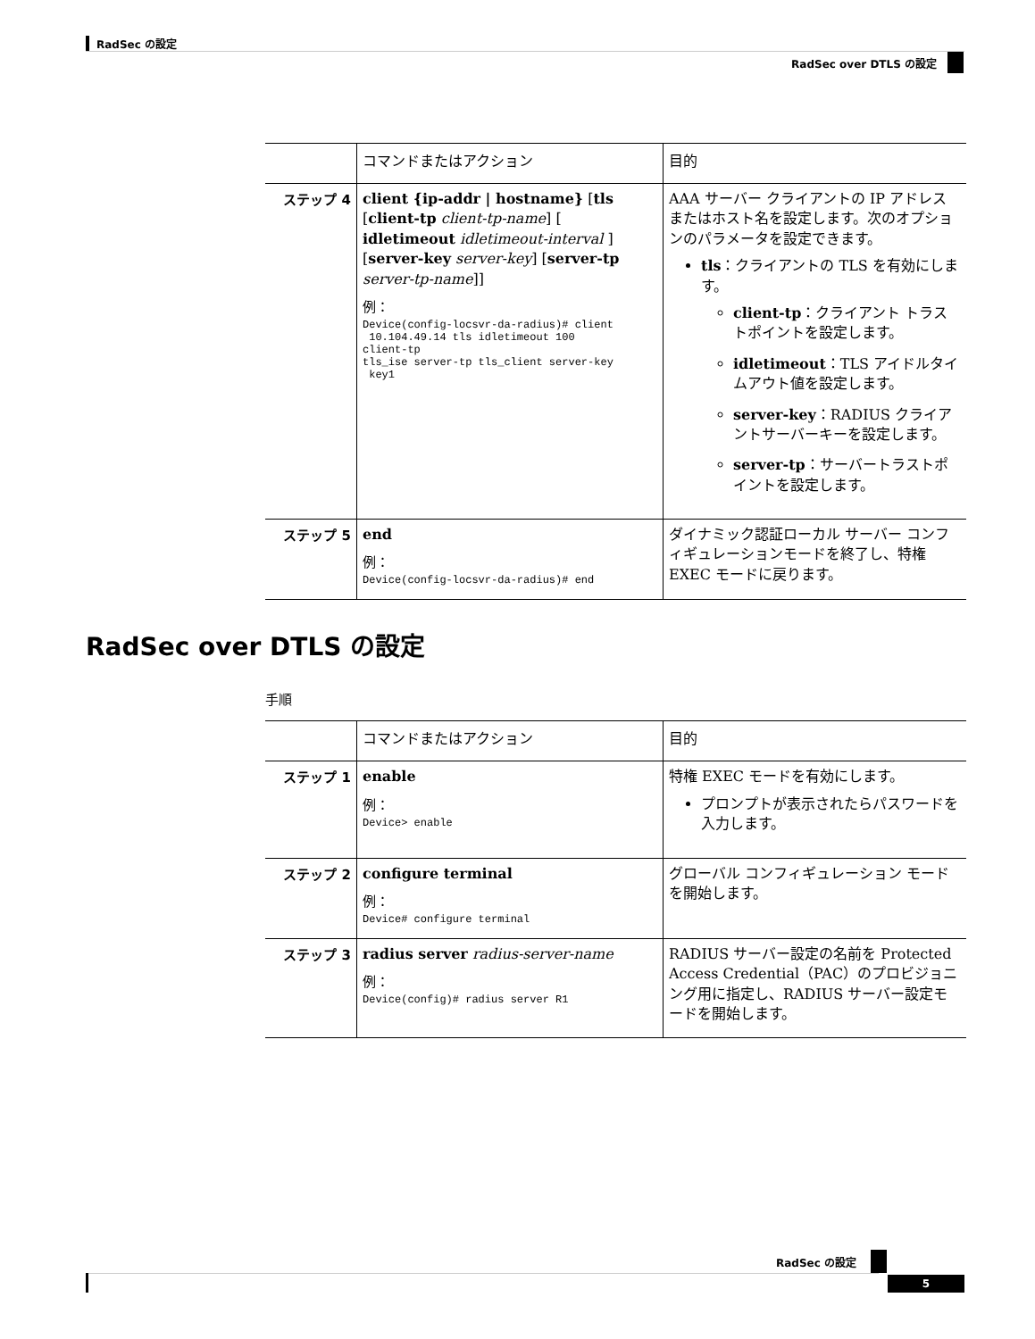RadSec の設定
RadSec over DTLS の設定
| | コマンドまたはアクション | 目的 |
| --- | --- | --- |
| ステップ 4 | client {ip-addr / hostname} [ tls [ client-tp client-tp-name ] [ idletimeout idletimeout-interval ] [ server-key server-key ] [ server-tp server-tp-name ]] 例： Device(config-locsvr-da-radius)# client 10.104.49.14 tls idletimeout 100 client-tp tls_ise server-tp tls_client server-key key1 | AAA サーバー クライアントの IP アドレスまたはホスト名を設定します。次のオプションのパラメータを設定できます。 tls ：クライアントの TLS を有効にします。 client-tp ：クライアント トラストポイントを設定します。 idletimeout ：TLS アイドルタイムアウト値を設定します。 server-key ：RADIUS クライアントサーバーキーを設定します。 server-tp ：サーバートラストポイントを設定します。 |
| ステップ 5 | end 例： Device(config-locsvr-da-radius)# end | ダイナミック認証ローカル サーバー コンフィギュレーションモードを終了し、特権 EXEC モードに戻ります。 |
RadSec over DTLS の設定
手順
| | コマンドまたはアクション | 目的 |
| --- | --- | --- |
| ステップ 1 | enable 例： Device> enable | 特権 EXEC モードを有効にします。 プロンプトが表示されたらパスワードを入力します。 |
| ステップ 2 | configure terminal 例： Device# configure terminal | グローバル コンフィギュレーション モードを開始します。 |
| ステップ 3 | radius server radius-server-name 例： Device(config)# radius server R1 | RADIUS サーバー設定の名前を Protected Access Credential（PAC）のプロビジョニング用に指定し、RADIUS サーバー設定モードを開始します。 |
RadSec の設定
5